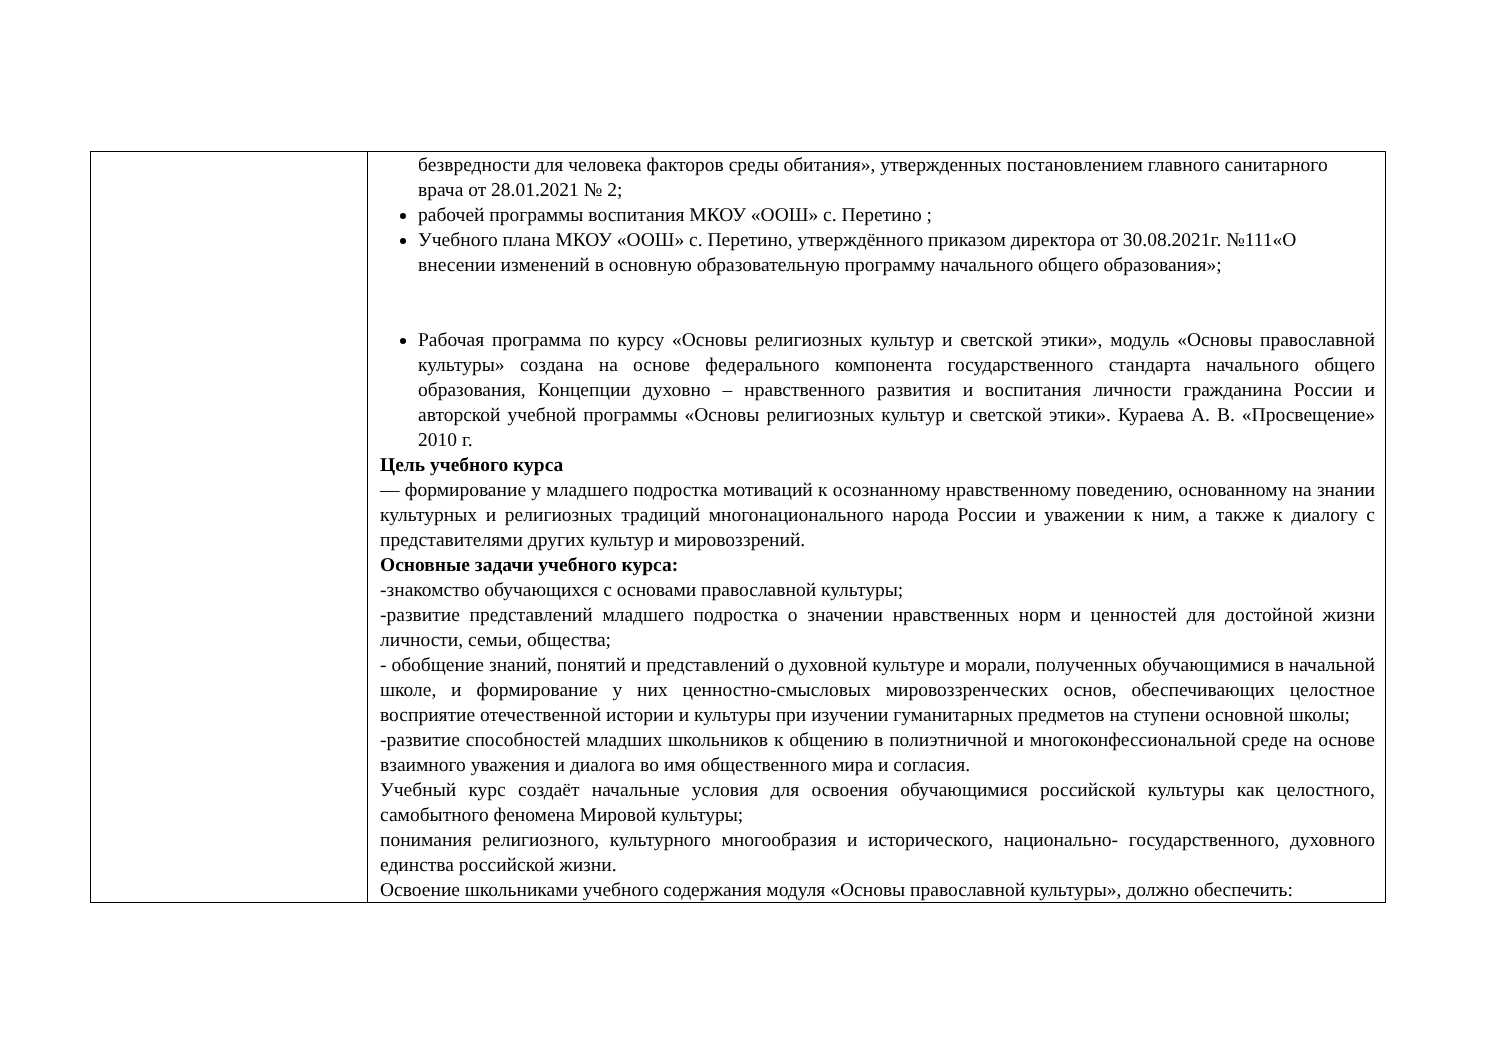| | безвредности для человека факторов среды обитания», утвержденных постановлением главного санитарного врача от 28.01.2021 № 2; рабочей программы воспитания МКОУ «ООШ» с. Перетино ; Учебного плана МКОУ «ООШ» с. Перетино, утверждённого приказом директора от 30.08.2021г. №111«О внесении изменений в основную образовательную программу начального общего образования»; Рабочая программа по курсу «Основы религиозных культур и светской этики», модуль «Основы православной культуры» создана на основе федерального компонента государственного стандарта начального общего образования, Концепции духовно – нравственного развития и воспитания личности гражданина России и авторской учебной программы «Основы религиозных культур и светской этики». Кураева А. В. «Просвещение» 2010 г. Цель учебного курса — формирование у младшего подростка мотиваций к осознанному нравственному поведению, основанному на знании культурных и религиозных традиций многонационального народа России и уважении к ним, а также к диалогу с представителями других культур и мировоззрений. Основные задачи учебного курса: -знакомство обучающихся с основами православной культуры; -развитие представлений младшего подростка о значении нравственных норм и ценностей для достойной жизни личности, семьи, общества; - обобщение знаний, понятий и представлений о духовной культуре и морали, полученных обучающимися в начальной школе, и формирование у них ценностно-смысловых мировоззренческих основ, обеспечивающих целостное восприятие отечественной истории и культуры при изучении гуманитарных предметов на ступени основной школы; -развитие способностей младших школьников к общению в полиэтничной и многоконфессиональной среде на основе взаимного уважения и диалога во имя общественного мира и согласия. Учебный курс создаёт начальные условия для освоения обучающимися российской культуры как целостного, самобытного феномена Мировой культуры; понимания религиозного, культурного многообразия и исторического, национально- государственного, духовного единства российской жизни. Освоение школьниками учебного содержания модуля «Основы православной культуры», должно обеспечить: |